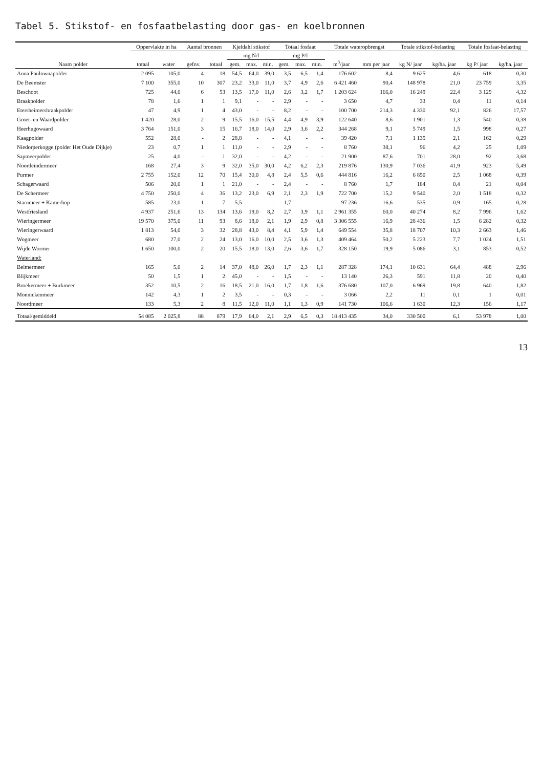Tabel 5. Stikstof- en fosfaatbelasting door gas- en koelbronnen
| Naam polder | Oppervlakte in ha | | Aantal bronnen | | Kjeldahl stikstof | | | Totaal fosfaat | | | Totale wateropbrengst | | Totale stikstof-belasting | | Totale fosfaat-belasting | |
| --- | --- | --- | --- | --- | --- | --- | --- | --- | --- | --- | --- | --- | --- | --- | --- | --- |
| | totaal | water | gefnv. | totaal | mg N/l | | | mg P/l | | | m<sup>3</sup>/jaar | mm per jaar | kg N/ jaar | kg/ha. jaar | kg P/ jaar | kg/ha. jaar |
| | | | | | gem. | max. | min. | gem. | max. | min. | | | | | | |
| Anna Paulownapolder | 2 095 | 105,0 | 4 | 18 | 54,5 | 64,0 | 39,0 | 3,5 | 6,5 | 1,4 | 176 602 | 8,4 | 9 625 | 4,6 | 618 | 0,30 |
| De Beemster | 7 100 | 355,0 | 10 | 307 | 23,2 | 33,0 | 11,0 | 3,7 | 4,9 | 2,6 | 6 421 460 | 90,4 | 148 978 | 21,0 | 23 759 | 3,35 |
| Beschoot | 725 | 44,0 | 6 | 53 | 13,5 | 17,0 | 11,0 | 2,6 | 3,2 | 1,7 | 1 203 624 | 166,0 | 16 249 | 22,4 | 3 129 | 4,32 |
| Braakpolder | 78 | 1,6 | 1 | 1 | 9,1 | - | - | 2,9 | - | - | 3 650 | 4,7 | 33 | 0,4 | 11 | 0,14 |
| Etersheimersbraakpolder | 47 | 4,9 | 1 | 4 | 43,0 | - | - | 8,2 | - | - | 100 700 | 214,3 | 4 330 | 92,1 | 826 | 17,57 |
| Groet- en Waardpolder | 1 420 | 28,0 | 2 | 9 | 15,5 | 16,0 | 15,5 | 4,4 | 4,9 | 3,9 | 122 640 | 8,6 | 1 901 | 1,3 | 540 | 0,38 |
| Heerhugowaard | 3 764 | 151,0 | 3 | 15 | 16,7 | 18,0 | 14,0 | 2,9 | 3,6 | 2,2 | 344 268 | 9,1 | 5 749 | 1,5 | 998 | 0,27 |
| Kaagpolder | 552 | 28,0 | - | 2 | 28,8 | - | - | 4,1 | - | - | 39 420 | 7,1 | 1 135 | 2,1 | 162 | 0,29 |
| Niedorperkogge (polder Het Oude Dijkje) | 23 | 0,7 | 1 | 1 | 11,0 | - | - | 2,9 | - | - | 8 760 | 38,1 | 96 | 4,2 | 25 | 1,09 |
| Sapmeerpolder | 25 | 4,0 | - | 1 | 32,0 | - | - | 4,2 | - | - | 21 900 | 87,6 | 701 | 28,0 | 92 | 3,68 |
| Noordeindermeer | 168 | 27,4 | 3 | 9 | 32,0 | 35,0 | 30,0 | 4,2 | 6,2 | 2,3 | 219 876 | 130,9 | 7 036 | 41,9 | 923 | 5,49 |
| Purmer | 2 755 | 152,0 | 12 | 70 | 15,4 | 30,0 | 4,8 | 2,4 | 5,5 | 0,6 | 444 816 | 16,2 | 6 850 | 2,5 | 1 068 | 0,39 |
| Schagerwaard | 506 | 20,0 | 1 | 1 | 21,0 | - | - | 2,4 | - | - | 8 760 | 1,7 | 184 | 0,4 | 21 | 0,04 |
| De Schermeer | 4 750 | 250,0 | 4 | 36 | 13,2 | 23,0 | 6,9 | 2,1 | 2,3 | 1,9 | 722 700 | 15,2 | 9 540 | 2,0 | 1 518 | 0,32 |
| Starnmeer + Kamerhop | 585 | 23,0 | 1 | 7 | 5,5 | - | - | 1,7 | - | - | 97 236 | 16,6 | 535 | 0,9 | 165 | 0,28 |
| Westfriesland | 4 937 | 251,6 | 13 | 134 | 13,6 | 19,0 | 8,2 | 2,7 | 3,9 | 1,1 | 2 961 355 | 60,0 | 40 274 | 8,2 | 7 996 | 1,62 |
| Wieringermeer | 19 570 | 375,0 | 11 | 93 | 8,6 | 18,0 | 2,1 | 1,9 | 2,9 | 0,8 | 3 306 555 | 16,9 | 28 436 | 1,5 | 6 282 | 0,32 |
| Wieringerwaard | 1 813 | 54,0 | 3 | 32 | 28,8 | 43,0 | 8,4 | 4,1 | 5,9 | 1,4 | 649 554 | 35,8 | 18 707 | 10,3 | 2 663 | 1,46 |
| Wogmeer | 680 | 27,0 | 2 | 24 | 13,0 | 16,0 | 10,0 | 2,5 | 3,6 | 1,3 | 409 464 | 50,2 | 5 223 | 7,7 | 1 024 | 1,51 |
| Wijde Wormer | 1 650 | 100,0 | 2 | 20 | 15,5 | 18,0 | 13,0 | 2,6 | 3,6 | 1,7 | 328 150 | 19,9 | 5 086 | 3,1 | 853 | 0,52 |
| Waterland: | | | | | | | | | | | | | | | | |
| Belmermeer | 165 | 5,0 | 2 | 14 | 37,0 | 48,0 | 26,0 | 1,7 | 2,3 | 1,1 | 287 328 | 174,1 | 10 631 | 64,4 | 488 | 2,96 |
| Blijkmeer | 50 | 1,5 | 1 | 2 | 45,0 | - | - | 1,5 | - | - | 13 140 | 26,3 | 591 | 11,8 | 20 | 0,40 |
| Broekermeer + Burkmeer | 352 | 10,5 | 2 | 16 | 18,5 | 21,0 | 16,0 | 1,7 | 1,8 | 1,6 | 376 680 | 107,0 | 6 969 | 19,8 | 640 | 1,82 |
| Monnickenmeer | 142 | 4,3 | 1 | 2 | 3,5 | - | - | 0,3 | - | - | 3 066 | 2,2 | 11 | 0,1 | 1 | 0,01 |
| Noordmeer | 133 | 5,3 | 2 | 8 | 11,5 | 12,0 | 11,0 | 1,1 | 1,3 | 0,9 | 141 730 | 106,6 | 1 630 | 12,3 | 156 | 1,17 |
| Totaal/gemiddeld | 54 085 | 2 025,8 | 88 | 879 | 17,9 | 64,0 | 2,1 | 2,9 | 6,5 | 0,3 | 18 413 435 | 34,0 | 330 500 | 6,1 | 53 978 | 1,00 |
13